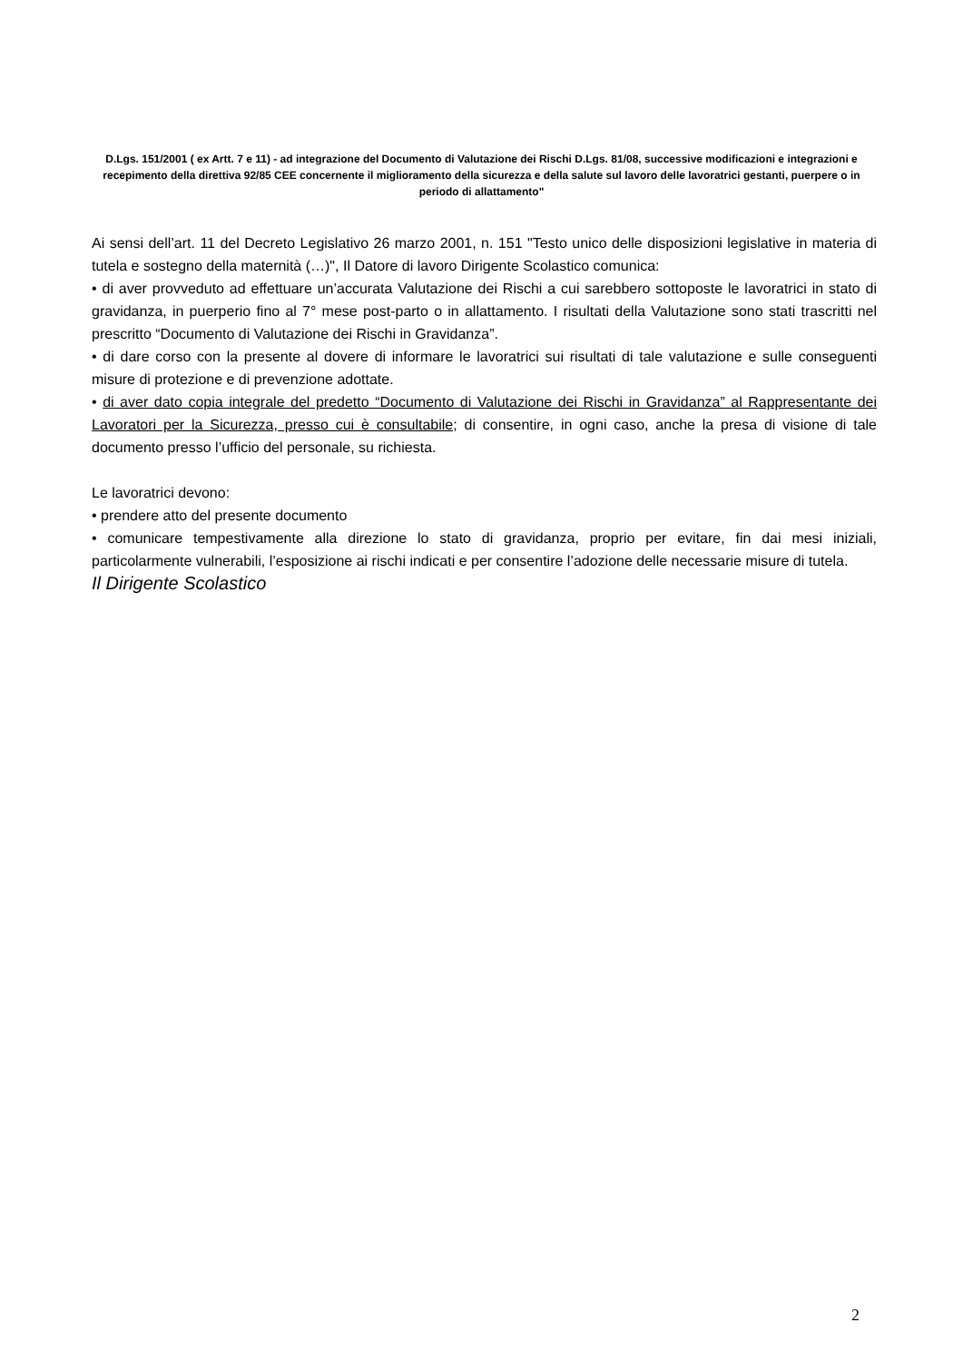D.Lgs. 151/2001 ( ex Artt. 7 e 11) - ad integrazione del Documento di Valutazione dei Rischi D.Lgs. 81/08, successive modificazioni e integrazioni e recepimento della direttiva 92/85 CEE concernente il miglioramento della sicurezza e della salute sul lavoro delle lavoratrici gestanti, puerpere o in periodo di allattamento"
Ai sensi dell’art. 11 del Decreto Legislativo 26 marzo 2001, n. 151 "Testo unico delle disposizioni legislative in materia di tutela e sostegno della maternità (…)", Il Datore di lavoro Dirigente Scolastico comunica:
• di aver provveduto ad effettuare un’accurata Valutazione dei Rischi a cui sarebbero sottoposte le lavoratrici in stato di gravidanza, in puerperio fino al 7° mese post-parto o in allattamento. I risultati della Valutazione sono stati trascritti nel prescritto “Documento di Valutazione dei Rischi in Gravidanza”.
• di dare corso con la presente al dovere di informare le lavoratrici sui risultati di tale valutazione e sulle conseguenti misure di protezione e di prevenzione adottate.
• di aver dato copia integrale del predetto “Documento di Valutazione dei Rischi in Gravidanza” al Rappresentante dei Lavoratori per la Sicurezza, presso cui è consultabile; di consentire, in ogni caso, anche la presa di visione di tale documento presso l’ufficio del personale, su richiesta.
Le lavoratrici devono:
• prendere atto del presente documento
• comunicare tempestivamente alla direzione lo stato di gravidanza, proprio per evitare, fin dai mesi iniziali, particolarmente vulnerabili, l’esposizione ai rischi indicati e per consentire l’adozione delle necessarie misure di tutela.
Il Dirigente Scolastico
2